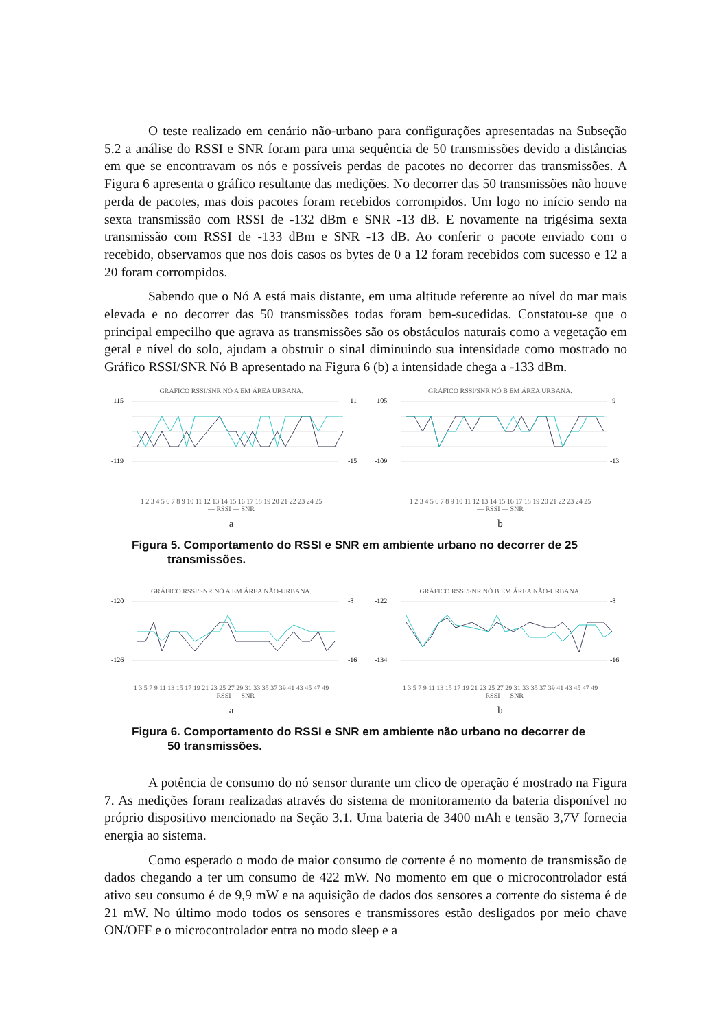O teste realizado em cenário não-urbano para configurações apresentadas na Subseção 5.2 a análise do RSSI e SNR foram para uma sequência de 50 transmissões devido a distâncias em que se encontravam os nós e possíveis perdas de pacotes no decorrer das transmissões. A Figura 6 apresenta o gráfico resultante das medições. No decorrer das 50 transmissões não houve perda de pacotes, mas dois pacotes foram recebidos corrompidos. Um logo no início sendo na sexta transmissão com RSSI de -132 dBm e SNR -13 dB. E novamente na trigésima sexta transmissão com RSSI de -133 dBm e SNR -13 dB. Ao conferir o pacote enviado com o recebido, observamos que nos dois casos os bytes de 0 a 12 foram recebidos com sucesso e 12 a 20 foram corrompidos.
Sabendo que o Nó A está mais distante, em uma altitude referente ao nível do mar mais elevada e no decorrer das 50 transmissões todas foram bem-sucedidas. Constatou-se que o principal empecilho que agrava as transmissões são os obstáculos naturais como a vegetação em geral e nível do solo, ajudam a obstruir o sinal diminuindo sua intensidade como mostrado no Gráfico RSSI/SNR Nó B apresentado na Figura 6 (b) a intensidade chega a -133 dBm.
GRÁFICO RSSI/SNR NÓ A EM ÁREA URBANA.
-119
-115
-11
-15
1 2 3 4 5 6 7 8 9 10 11 12 13 14 15 16 17 18 19 20 21 22 23 24 25
— RSSI — SNR
GRÁFICO RSSI/SNR NÓ B EM ÁREA URBANA.
-105
-109
-9
-13
1 2 3 4 5 6 7 8 9 10 11 12 13 14 15 16 17 18 19 20 21 22 23 24 25
— RSSI — SNR
a b
Figura 5. Comportamento do RSSI e SNR em ambiente urbano no decorrer de 25 transmissões.
GRÁFICO RSSI/SNR NÓ A EM ÁREA NÃO-URBANA.
-120
-126
-8
-16
1 3 5 7 9 11 13 15 17 19 21 23 25 27 29 31 33 35 37 39 41 43 45 47 49
— RSSI — SNR
GRÁFICO RSSI/SNR NÓ B EM ÁREA NÃO-URBANA.
-122
-134
-8
-16
1 3 5 7 9 11 13 15 17 19 21 23 25 27 29 31 33 35 37 39 41 43 45 47 49
— RSSI — SNR
a b
Figura 6. Comportamento do RSSI e SNR em ambiente não urbano no decorrer de 50 transmissões.
A potência de consumo do nó sensor durante um clico de operação é mostrado na Figura 7. As medições foram realizadas através do sistema de monitoramento da bateria disponível no próprio dispositivo mencionado na Seção 3.1. Uma bateria de 3400 mAh e tensão 3,7V fornecia energia ao sistema.
Como esperado o modo de maior consumo de corrente é no momento de transmissão de dados chegando a ter um consumo de 422 mW. No momento em que o microcontrolador está ativo seu consumo é de 9,9 mW e na aquisição de dados dos sensores a corrente do sistema é de 21 mW. No último modo todos os sensores e transmissores estão desligados por meio chave ON/OFF e o microcontrolador entra no modo sleep e a